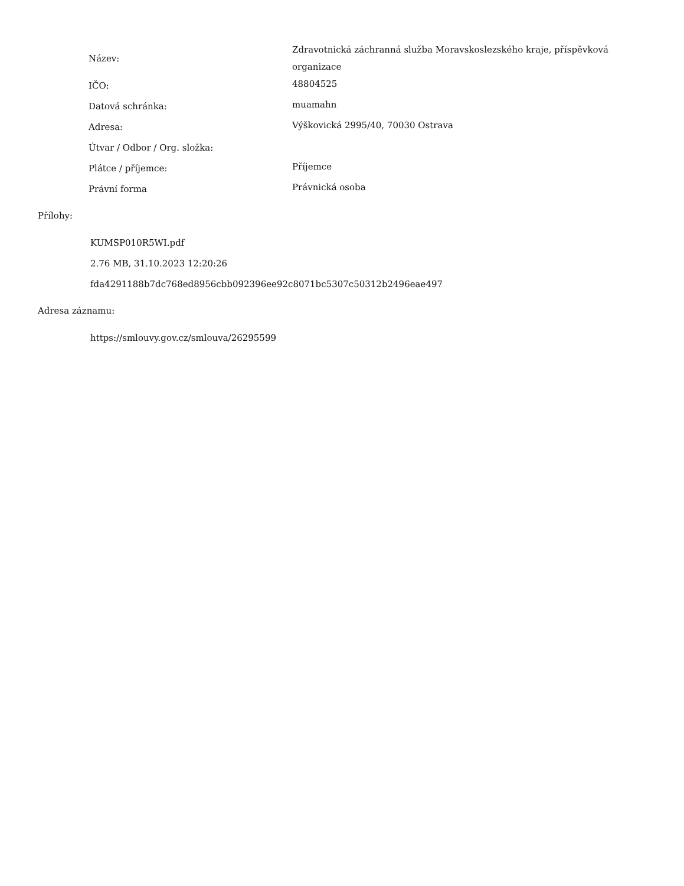| Název: | Zdravotnická záchranná služba Moravskoslezského kraje, příspěvková organizace |
| IČO: | 48804525 |
| Datová schránka: | muamahn |
| Adresa: | Výškovická 2995/40, 70030 Ostrava |
| Útvar / Odbor / Org. složka: | |
| Plátce / příjemce: | Příjemce |
| Právní forma | Právnická osoba |
Přílohy:
KUMSP010R5WI.pdf
2.76 MB, 31.10.2023 12:20:26
fda4291188b7dc768ed8956cbb092396ee92c8071bc5307c50312b2496eae497
Adresa záznamu:
https://smlouvy.gov.cz/smlouva/26295599